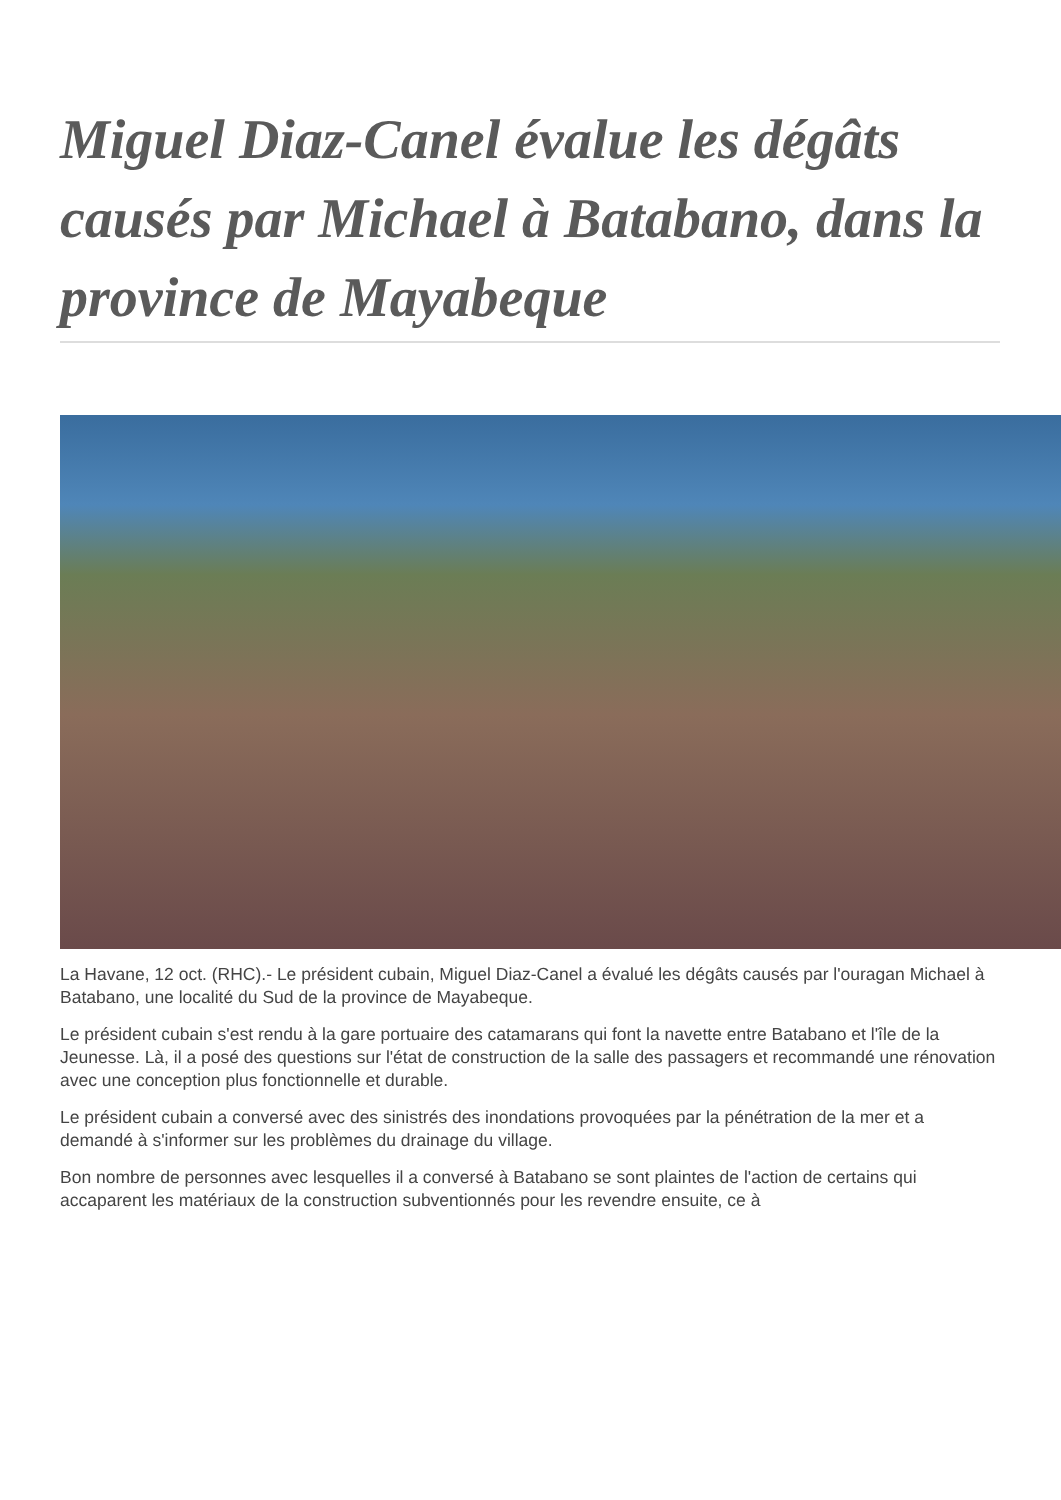Miguel Diaz-Canel évalue les dégâts causés par Michael à Batabano, dans la province de Mayabeque
La Havane, 12 oct. (RHC).- Le président cubain, Miguel Diaz-Canel a évalué les dégâts causés par l'ouragan Michael à Batabano, une localité du Sud de la province de Mayabeque.
Le président cubain s'est rendu à la gare portuaire des catamarans qui font la navette entre Batabano et l'île de la Jeunesse. Là, il a posé des questions sur l'état de construction de la salle des passagers et recommandé une rénovation avec une conception plus fonctionnelle et durable.
Le président cubain a conversé avec des sinistrés des inondations provoquées par la pénétration de la mer et a demandé à s'informer sur les problèmes du drainage du village.
Bon nombre de personnes avec lesquelles il a conversé à Batabano se sont plaintes de l'action de certains qui accaparent les matériaux de la construction subventionnés pour les revendre ensuite, ce à